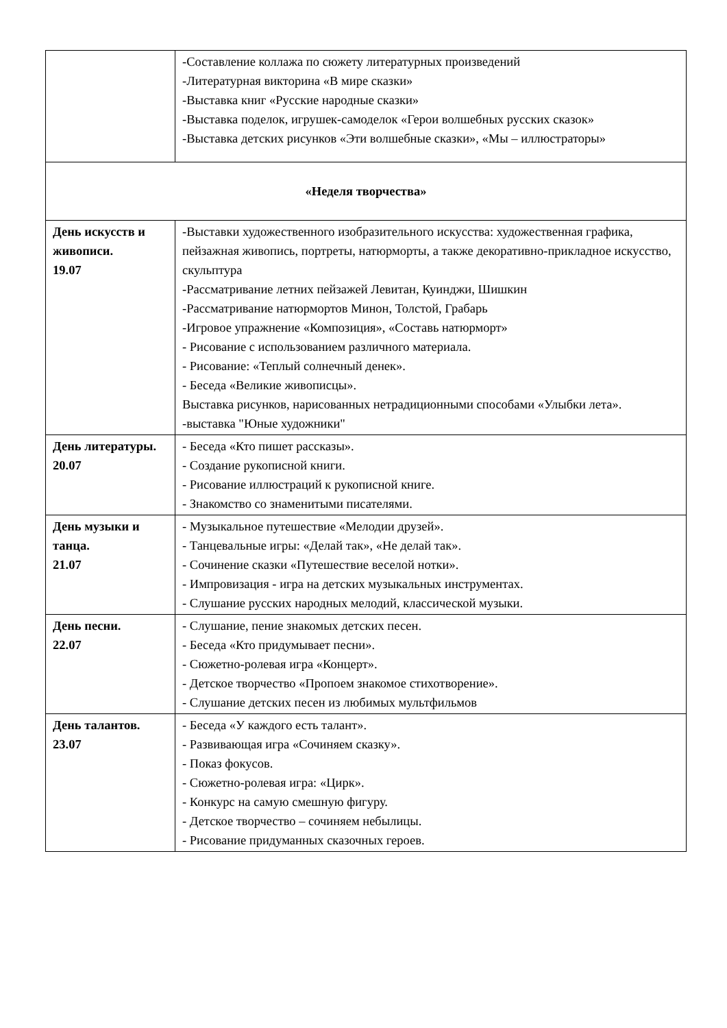| | -Составление коллажа по сюжету литературных произведений -Литературная викторина «В мире сказки» -Выставка книг «Русские народные сказки» -Выставка поделок, игрушек-самоделок «Герои волшебных русских сказок» -Выставка детских рисунков «Эти волшебные сказки», «Мы – иллюстраторы» |
| «Неделя творчества» | |
| День искусств и живописи. 19.07 | -Выставки художественного изобразительного искусства: художественная графика, пейзажная живопись, портреты, натюрморты, а также декоративно-прикладное искусство, скульптура -Рассматривание летних пейзажей Левитан, Куинджи, Шишкин -Рассматривание натюрмортов Минон, Толстой, Грабарь -Игровое упражнение «Композиция», «Составь натюрморт» - Рисование с использованием различного материала. - Рисование: «Теплый солнечный денек». - Беседа «Великие живописцы». Выставка рисунков, нарисованных нетрадиционными способами «Улыбки лета». -выставка "Юные художники" |
| День литературы. 20.07 | - Беседа «Кто пишет рассказы». - Создание рукописной книги. - Рисование иллюстраций к рукописной книге. - Знакомство со знаменитыми писателями. |
| День музыки и танца. 21.07 | - Музыкальное путешествие «Мелодии друзей». - Танцевальные игры: «Делай так», «Не делай так». - Сочинение сказки «Путешествие веселой нотки». - Импровизация - игра на детских музыкальных инструментах. - Слушание русских народных мелодий, классической музыки. |
| День песни. 22.07 | - Слушание, пение знакомых детских песен. - Беседа «Кто придумывает песни». - Сюжетно-ролевая игра «Концерт». - Детское творчество «Пропоем знакомое стихотворение». - Слушание детских песен из любимых мультфильмов |
| День талантов. 23.07 | - Беседа «У каждого есть талант». - Развивающая игра «Сочиняем сказку». - Показ фокусов. - Сюжетно-ролевая игра: «Цирк». - Конкурс на самую смешную фигуру. - Детское творчество – сочиняем небылицы. - Рисование придуманных сказочных героев. |